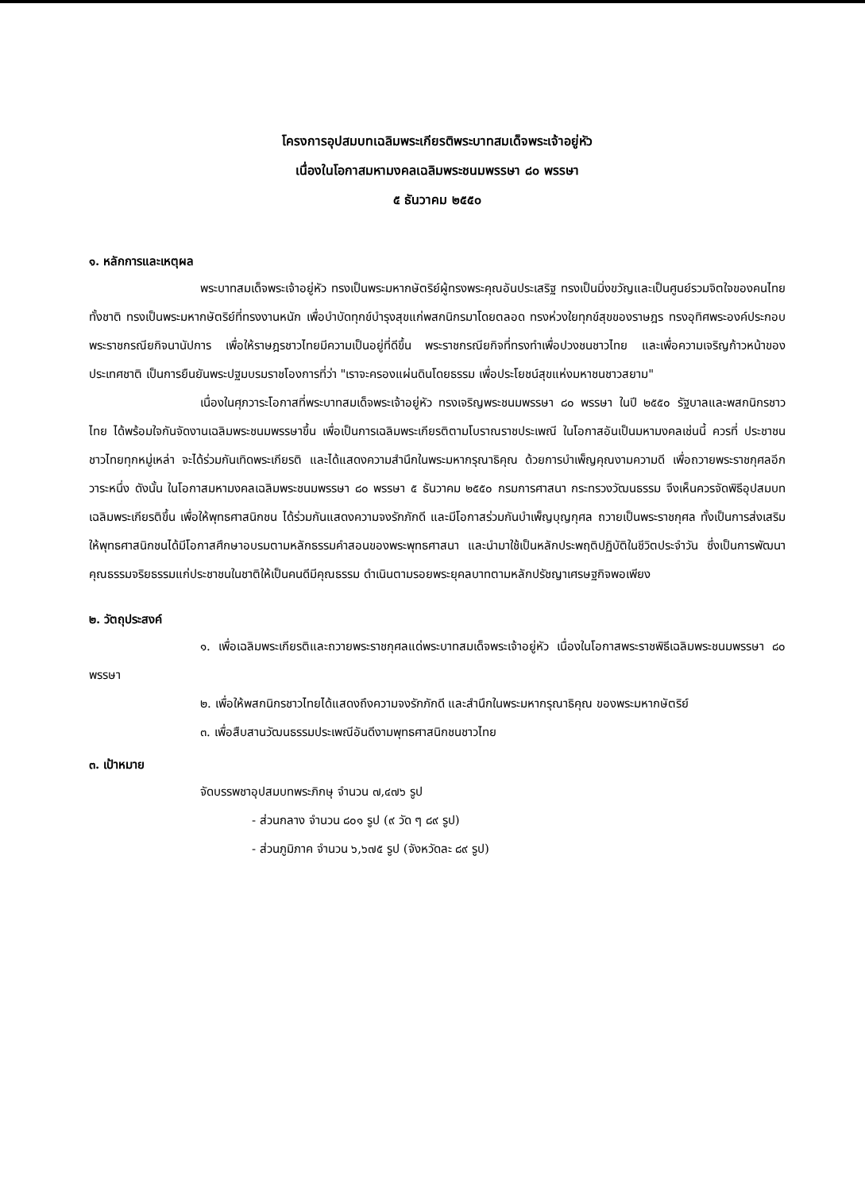โครงการอุปสมบทเฉลิมพระเกียรติพระบาทสมเด็จพระเจ้าอยู่หัว
เนื่องในโอกาสมหามงคลเฉลิมพระชนมพรรษา ๘๐ พรรษา
๕ ธันวาคม ๒๕๕๐
๑. หลักการและเหตุผล
พระบาทสมเด็จพระเจ้าอยู่หัว ทรงเป็นพระมหากษัตริย์ผู้ทรงพระคุณอันประเสริฐ ทรงเป็นมิ่งขวัญและเป็นศูนย์รวมจิตใจของคนไทยทั้งชาติ ทรงเป็นพระมหากษัตริย์ที่ทรงงานหนัก เพื่อบำบัดทุกข์บำรุงสุขแก่พสกนิกรมาโดยตลอด ทรงห่วงใยทุกข์สุขของราษฎร ทรงอุทิศพระองค์ประกอบพระราชกรณียกิจนานัปการ เพื่อให้ราษฎรชาวไทยมีความเป็นอยู่ที่ดีขึ้น พระราชกรณียกิจที่ทรงทำเพื่อปวงชนชาวไทย และเพื่อความเจริญก้าวหน้าของประเทศชาติ เป็นการยืนยันพระปฐมบรมราชโองการที่ว่า "เราจะครองแผ่นดินโดยธรรม เพื่อประโยชน์สุขแห่งมหาชนชาวสยาม"
เนื่องในศุภวาระโอกาสที่พระบาทสมเด็จพระเจ้าอยู่หัว ทรงเจริญพระชนมพรรษา ๘๐ พรรษา ในปี ๒๕๕๐ รัฐบาลและพสกนิกรชาวไทย ได้พร้อมใจกันจัดงานเฉลิมพระชนมพรรษาขึ้น เพื่อเป็นการเฉลิมพระเกียรติตามโบราณราชประเพณี ในโอกาสอันเป็นมหามงคลเช่นนี้ ควรที่ ประชาชนชาวไทยทุกหมู่เหล่า จะได้ร่วมกันเทิดพระเกียรติ และได้แสดงความสำนึกในพระมหากรุณาธิคุณ ด้วยการบำเพ็ญคุณงามความดี เพื่อถวายพระราชกุศลอีกวาระหนึ่ง ดังนั้น ในโอกาสมหามงคลเฉลิมพระชนมพรรษา ๘๐ พรรษา ๕ ธันวาคม ๒๕๕๐ กรมการศาสนา กระทรวงวัฒนธรรม จึงเห็นควรจัดพิธีอุปสมบทเฉลิมพระเกียรติขึ้น เพื่อให้พุทธศาสนิกชน ได้ร่วมกันแสดงความจงรักภักดี และมีโอกาสร่วมกันบำเพ็ญบุญกุศล ถวายเป็นพระราชกุศล ทั้งเป็นการส่งเสริมให้พุทธศาสนิกชนได้มีโอกาสศึกษาอบรมตามหลักธรรมคำสอนของพระพุทธศาสนา และนำมาใช้เป็นหลักประพฤติปฏิบัติในชีวิตประจำวัน ซึ่งเป็นการพัฒนาคุณธรรมจริยธรรมแก่ประชาชนในชาติให้เป็นคนดีมีคุณธรรม ดำเนินตามรอยพระยุคลบาทตามหลักปรัชญาเศรษฐกิจพอเพียง
๒. วัตถุประสงค์
๑. เพื่อเฉลิมพระเกียรติและถวายพระราชกุศลแด่พระบาทสมเด็จพระเจ้าอยู่หัว เนื่องในโอกาสพระราชพิธีเฉลิมพระชนมพรรษา ๘๐ พรรษา
๒. เพื่อให้พสกนิกรชาวไทยได้แสดงถึงความจงรักภักดี และสำนึกในพระมหากรุณาธิคุณ ของพระมหากษัตริย์
๓. เพื่อสืบสานวัฒนธรรมประเพณีอันดีงามพุทธศาสนิกชนชาวไทย
๓. เป้าหมาย
จัดบรรพชาอุปสมบทพระภิกษุ จำนวน ๗,๔๗๖ รูป
- ส่วนกลาง จำนวน ๘๐๑ รูป (๙ วัด ๆ ๘๙ รูป)
- ส่วนภูมิภาค จำนวน ๖,๖๗๕ รูป (จังหวัดละ ๘๙ รูป)